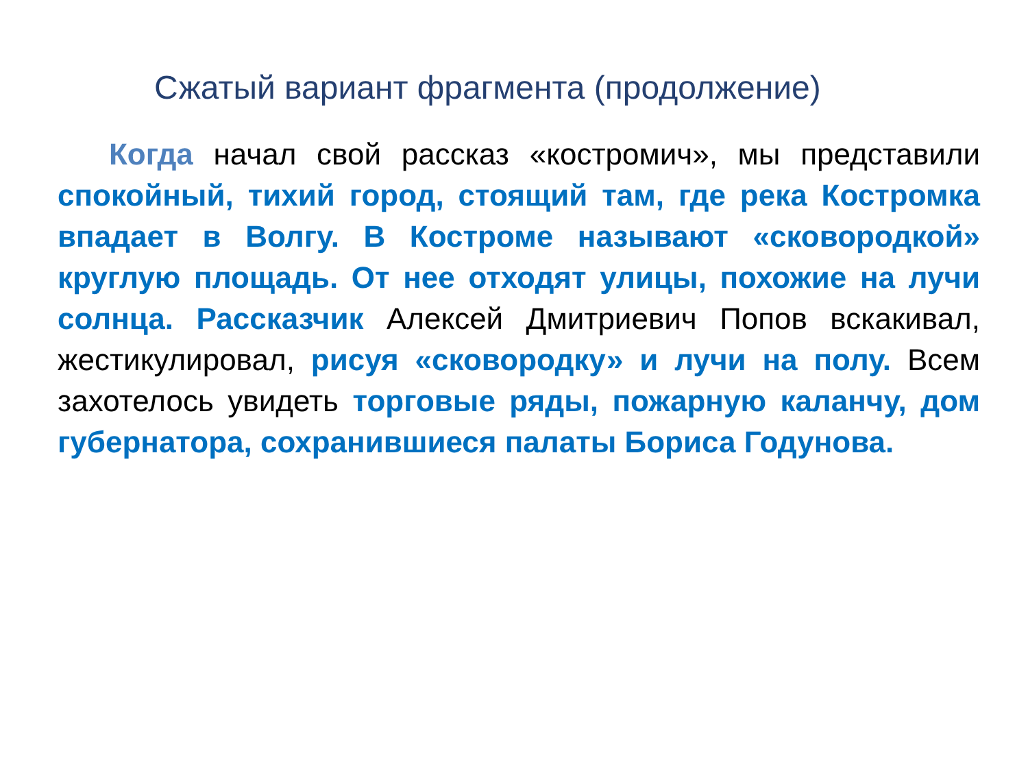Сжатый вариант фрагмента (продолжение)
Когда начал свой рассказ «костромич», мы представили спокойный, тихий город, стоящий там, где река Костромка впадает в Волгу. В Костроме называют «сковородкой» круглую площадь. От нее отходят улицы, похожие на лучи солнца. Рассказчик Алексей Дмитриевич Попов вскакивал, жестикулировал, рисуя «сковородку» и лучи на полу. Всем захотелось увидеть торговые ряды, пожарную каланчу, дом губернатора, сохранившиеся палаты Бориса Годунова.